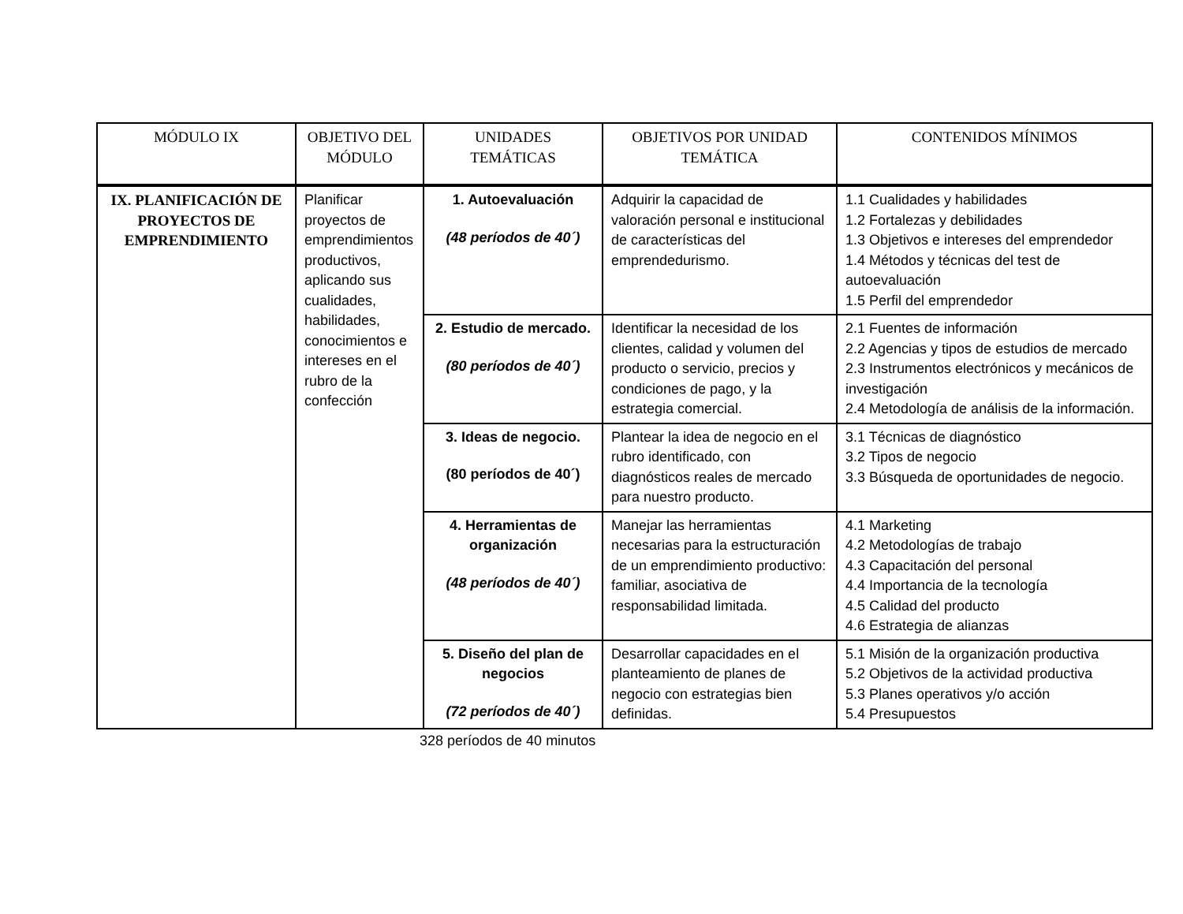| MÓDULO IX | OBJETIVO DEL MÓDULO | UNIDADES TEMÁTICAS | OBJETIVOS POR UNIDAD TEMÁTICA | CONTENIDOS MÍNIMOS |
| --- | --- | --- | --- | --- |
| IX. PLANIFICACIÓN DE PROYECTOS DE EMPRENDIMIENTO | Planificar proyectos de emprendimientos productivos, aplicando sus cualidades, habilidades, conocimientos e intereses en el rubro de la confección | 1. Autoevaluación (48 períodos de 40´) | Adquirir la capacidad de valoración personal e institucional de características del emprendedurismo. | 1.1 Cualidades y habilidades 1.2 Fortalezas y debilidades 1.3 Objetivos e intereses del emprendedor 1.4 Métodos y técnicas del test de autoevaluación 1.5 Perfil del emprendedor |
| | | 2. Estudio de mercado. (80 períodos de 40´) | Identificar la necesidad de los clientes, calidad y volumen del producto o servicio, precios y condiciones de pago, y la estrategia comercial. | 2.1 Fuentes de información 2.2 Agencias y tipos de estudios de mercado 2.3 Instrumentos electrónicos y mecánicos de investigación 2.4 Metodología de análisis de la información. |
| | | 3. Ideas de negocio. (80 períodos de 40´) | Plantear la idea de negocio en el rubro identificado, con diagnósticos reales de mercado para nuestro producto. | 3.1 Técnicas de diagnóstico 3.2 Tipos de negocio 3.3 Búsqueda de oportunidades de negocio. |
| | | 4. Herramientas de organización (48 períodos de 40´) | Manejar las herramientas necesarias para la estructuración de un emprendimiento productivo: familiar, asociativa de responsabilidad limitada. | 4.1 Marketing 4.2 Metodologías de trabajo 4.3 Capacitación del personal 4.4 Importancia de la tecnología 4.5 Calidad del producto 4.6 Estrategia de alianzas |
| | | 5. Diseño del plan de negocios (72 períodos de 40´) | Desarrollar capacidades en el planteamiento de planes de negocio con estrategias bien definidas. | 5.1 Misión de la organización productiva 5.2 Objetivos de la actividad productiva 5.3 Planes operativos y/o acción 5.4 Presupuestos |
328 períodos de 40 minutos